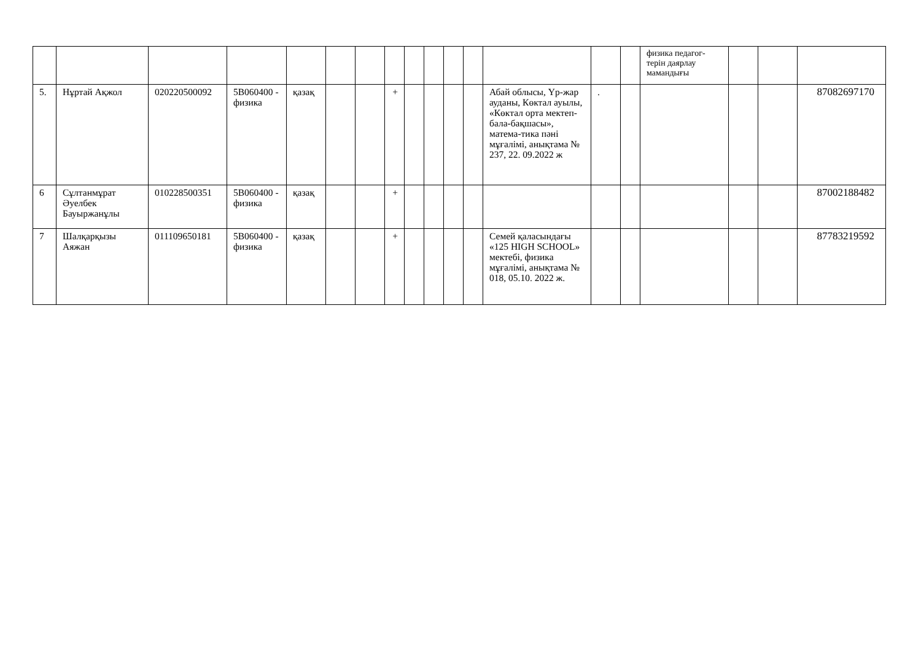| | | | | | | | | | | | | | | | физика педагог-терін даярлау мамандығы | | | |
| 5. | Нұртай Ақжол | 020220500092 | 5В060400 - физика | қазақ | | | + | | | | | Абай облысы, Үр-жар ауданы, Көктал ауылы, «Көктал орта мектеп- бала-бақшасы», матема-тика пәні мұғалімі, анықтама № 237, 22. 09.2022 ж | . | | | | | 87082697170 |
| 6 | Сұлтанмұрат Әуелбек Бауыржанұлы | 010228500351 | 5В060400 - физика | қазақ | | | + | | | | | | | | | | | 87002188482 |
| 7 | Шалқарқызы Аяжан | 011109650181 | 5В060400 - физика | қазақ | | | + | | | | | Семей қаласындағы «125 HIGH SCHOOL» мектебі, физика мұғалімі, анықтама № 018, 05.10. 2022 ж. | | | | | | 87783219592 |